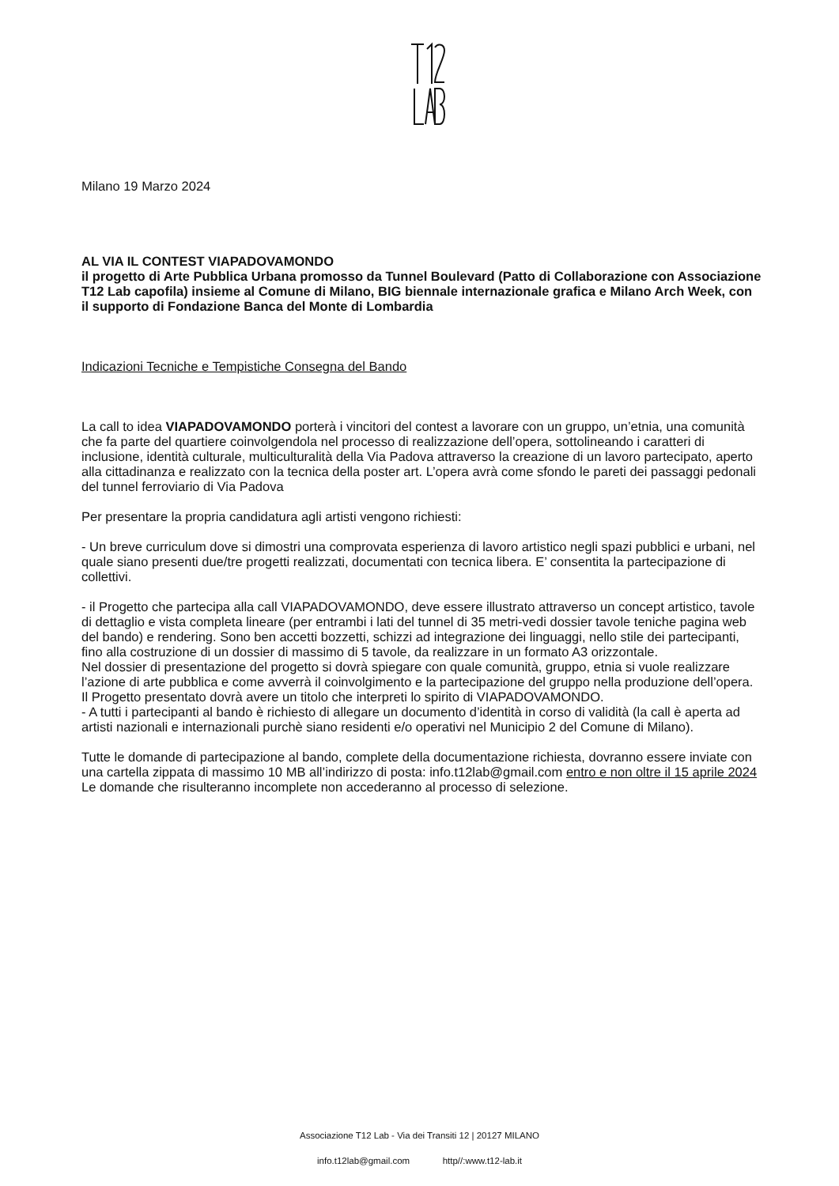Milano 19 Marzo 2024
AL VIA IL CONTEST VIAPADOVAMONDO
il progetto di Arte Pubblica Urbana promosso da Tunnel Boulevard (Patto di Collaborazione con Associazione T12 Lab capofila) insieme al Comune di Milano, BIG biennale internazionale grafica e Milano Arch Week, con il supporto di Fondazione Banca del Monte di Lombardia
Indicazioni Tecniche e Tempistiche Consegna del Bando
La call to idea VIAPADOVAMONDO porterà i vincitori del contest a lavorare con un gruppo, un’etnia, una comunità che fa parte del quartiere coinvolgendola nel processo di realizzazione dell’opera, sottolineando i caratteri di inclusione, identità culturale, multiculturalità della Via Padova attraverso la creazione di un lavoro partecipato, aperto alla cittadinanza e realizzato con la tecnica della poster art. L’opera avrà come sfondo le pareti dei passaggi pedonali del tunnel ferroviario di Via Padova
Per presentare la propria candidatura agli artisti vengono richiesti:
- Un breve curriculum dove si dimostri una comprovata esperienza di lavoro artistico negli spazi pubblici e urbani, nel quale siano presenti due/tre progetti realizzati, documentati con tecnica libera. E’ consentita la partecipazione di collettivi.
- il Progetto che partecipa alla call VIAPADOVAMONDO, deve essere illustrato attraverso un concept artistico, tavole di dettaglio e vista completa lineare (per entrambi i lati del tunnel di 35 metri-vedi dossier tavole teniche pagina web del bando) e rendering. Sono ben accetti bozzetti, schizzi ad integrazione dei linguaggi, nello stile dei partecipanti, fino alla costruzione di un dossier di massimo di 5 tavole, da realizzare in un formato A3 orizzontale.
Nel dossier di presentazione del progetto si dovrà spiegare con quale comunità, gruppo, etnia si vuole realizzare l’azione di arte pubblica e come avverrà il coinvolgimento e la partecipazione del gruppo nella produzione dell’opera.
Il Progetto presentato dovrà avere un titolo che interpreti lo spirito di VIAPADOVAMONDO.
- A tutti i partecipanti al bando è richiesto di allegare un documento d’identità in corso di validità (la call è aperta ad artisti nazionali e internazionali purchè siano residenti e/o operativi nel Municipio 2 del Comune di Milano).
Tutte le domande di partecipazione al bando, complete della documentazione richiesta, dovranno essere inviate con una cartella zippata di massimo 10 MB all’indirizzo di posta: info.t12lab@gmail.com entro e non oltre il 15 aprile 2024
Le domande che risulteranno incomplete non accederanno al processo di selezione.
Associazione T12 Lab - Via dei Transiti 12 | 20127 MILANO
info.t12lab@gmail.com http//:www.t12-lab.it